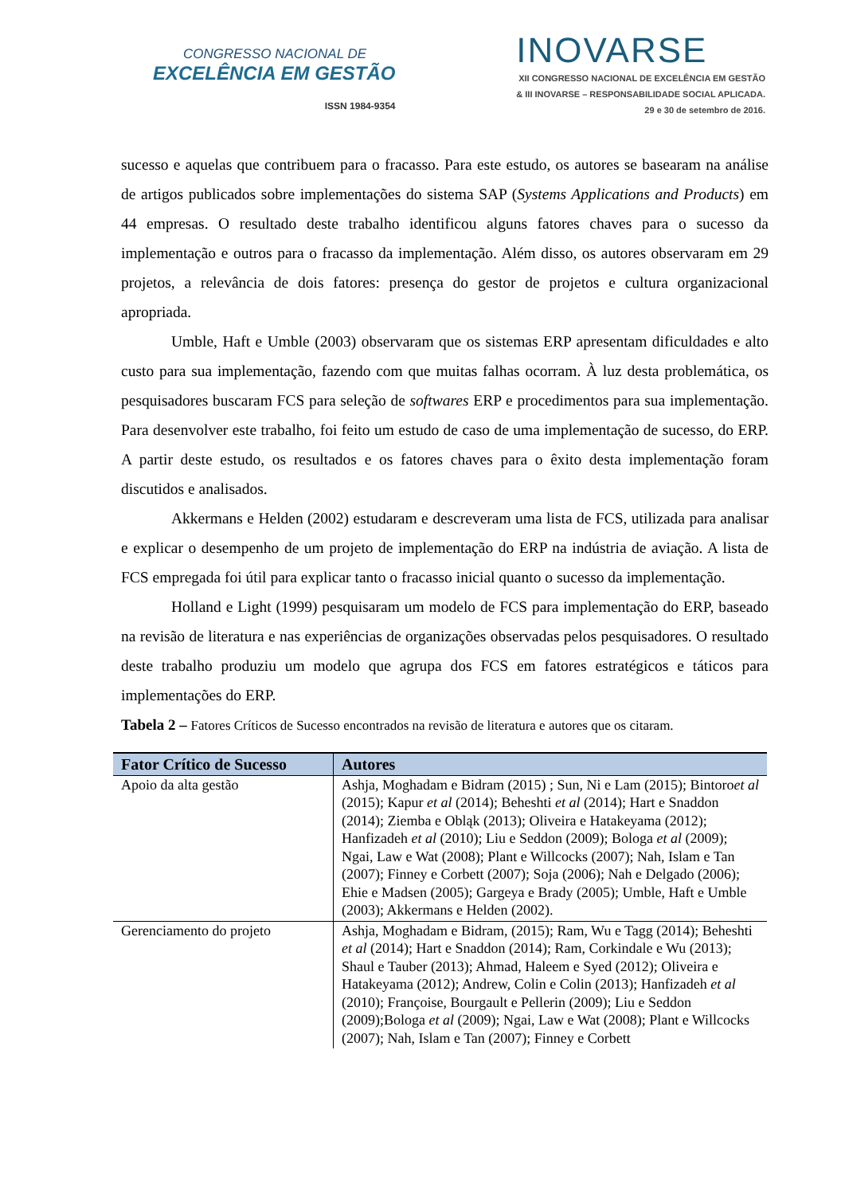CONGRESSO NACIONAL DE
EXCELÊNCIA EM GESTÃO
ISSN 1984-9354
INOVARSE
XII CONGRESSO NACIONAL DE EXCELÊNCIA EM GESTÃO
& III INOVARSE – RESPONSABILIDADE SOCIAL APLICADA.
29 e 30 de setembro de 2016.
sucesso e aquelas que contribuem para o fracasso. Para este estudo, os autores se basearam na análise de artigos publicados sobre implementações do sistema SAP (Systems Applications and Products) em 44 empresas. O resultado deste trabalho identificou alguns fatores chaves para o sucesso da implementação e outros para o fracasso da implementação. Além disso, os autores observaram em 29 projetos, a relevância de dois fatores: presença do gestor de projetos e cultura organizacional apropriada.
Umble, Haft e Umble (2003) observaram que os sistemas ERP apresentam dificuldades e alto custo para sua implementação, fazendo com que muitas falhas ocorram. À luz desta problemática, os pesquisadores buscaram FCS para seleção de softwares ERP e procedimentos para sua implementação. Para desenvolver este trabalho, foi feito um estudo de caso de uma implementação de sucesso, do ERP. A partir deste estudo, os resultados e os fatores chaves para o êxito desta implementação foram discutidos e analisados.
Akkermans e Helden (2002) estudaram e descreveram uma lista de FCS, utilizada para analisar e explicar o desempenho de um projeto de implementação do ERP na indústria de aviação. A lista de FCS empregada foi útil para explicar tanto o fracasso inicial quanto o sucesso da implementação.
Holland e Light (1999) pesquisaram um modelo de FCS para implementação do ERP, baseado na revisão de literatura e nas experiências de organizações observadas pelos pesquisadores. O resultado deste trabalho produziu um modelo que agrupa dos FCS em fatores estratégicos e táticos para implementações do ERP.
Tabela 2 – Fatores Críticos de Sucesso encontrados na revisão de literatura e autores que os citaram.
| Fator Crítico de Sucesso | Autores |
| --- | --- |
| Apoio da alta gestão | Ashja, Moghadam e Bidram (2015) ; Sun, Ni e Lam (2015); Bintoro et al (2015); Kapur et al (2014); Beheshti et al (2014); Hart e Snaddon (2014); Ziemba e Obląk (2013); Oliveira e Hatakeyama (2012); Hanfizadeh et al (2010); Liu e Seddon (2009); Bologa et al (2009); Ngai, Law e Wat (2008); Plant e Willcocks (2007); Nah, Islam e Tan (2007); Finney e Corbett (2007); Soja (2006); Nah e Delgado (2006); Ehie e Madsen (2005); Gargeya e Brady (2005); Umble, Haft e Umble (2003); Akkermans e Helden (2002). |
| Gerenciamento do projeto | Ashja, Moghadam e Bidram, (2015); Ram, Wu e Tagg (2014); Beheshti et al (2014); Hart e Snaddon (2014); Ram, Corkindale e Wu (2013); Shaul e Tauber (2013); Ahmad, Haleem e Syed (2012); Oliveira e Hatakeyama (2012); Andrew, Colin e Colin (2013); Hanfizadeh et al (2010); Françoise, Bourgault e Pellerin (2009); Liu e Seddon (2009);Bologa et al (2009); Ngai, Law e Wat (2008); Plant e Willcocks (2007); Nah, Islam e Tan (2007); Finney e Corbett |